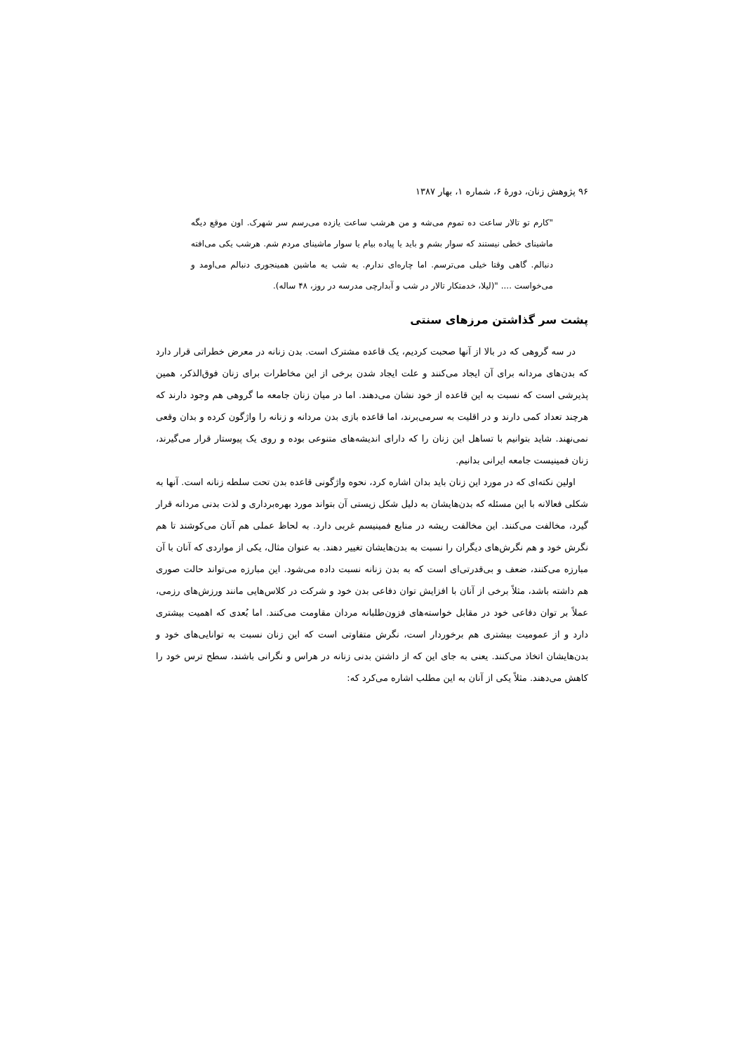۹۶ پژوهش زنان، دورهٔ ۶، شماره ۱، بهار ۱۳۸۷
"کارم تو تالار ساعت ده تموم می‌شه و من هرشب ساعت یازده می‌رسم سر شهرک. اون موقع دیگه ماشینای خطی نیستند که سوار بشم و باید یا پیاده بیام یا سوار ماشینای مردم شم. هرشب یکی می‌افته دنبالم. گاهی وقتا خیلی می‌ترسم. اما چاره‌ای ندارم. یه شب یه ماشین همینجوری دنبالم می‌اومد و می‌خواست .... "(لیلا، خدمتکار تالار در شب و آبدارچی مدرسه در روز، ۴۸ ساله).
پشت سر گذاشتن مرزهای سنتی
در سه گروهی که در بالا از آنها صحبت کردیم، یک قاعده مشترک است. بدن زنانه در معرض خطراتی قرار دارد که بدن‌های مردانه برای آن ایجاد می‌کنند و علت ایجاد شدن برخی از این مخاطرات برای زنان فوق‌الذکر، همین پذیرشی است که نسبت به این قاعده از خود نشان می‌دهند. اما در میان زنان جامعه ما گروهی هم وجود دارند که هرچند تعداد کمی دارند و در اقلیت به سرمی‌برند، اما قاعده بازی بدن مردانه و زنانه را واژگون کرده و بدان وقعی نمی‌نهند. شاید بتوانیم با تساهل این زنان را که دارای اندیشه‌های متنوعی بوده و روی یک پیوستار قرار می‌گیرند، زنان فمینیست جامعه ایرانی بدانیم.
اولین نکته‌ای که در مورد این زنان باید بدان اشاره کرد، نحوه واژگونی قاعده بدن تحت سلطه زنانه است. آنها به شکلی فعالانه با این مسئله که بدن‌هایشان به دلیل شکل زیستی آن بتواند مورد بهره‌برداری و لذت بدنی مردانه قرار گیرد، مخالفت می‌کنند. این مخالفت ریشه در منابع فمینیسم غربی دارد. به لحاظ عملی هم آنان می‌کوشند تا هم نگرش خود و هم نگرش‌های دیگران را نسبت به بدن‌هایشان تغییر دهند. به عنوان مثال، یکی از مواردی که آنان با آن مبارزه می‌کنند، ضعف و بی‌قدرتی‌ای است که به بدن زنانه نسبت داده می‌شود. این مبارزه می‌تواند حالت صوری هم داشته باشد، مثلاً برخی از آنان با افزایش توان دفاعی بدن خود و شرکت در کلاس‌هایی مانند ورزش‌های رزمی، عملاً بر توان دفاعی خود در مقابل خواسته‌های فزون‌طلبانه مردان مقاومت می‌کنند. اما بُعدی که اهمیت بیشتری دارد و از عمومیت بیشتری هم برخوردار است، نگرش متفاوتی است که این زنان نسبت به توانایی‌های خود و بدن‌هایشان اتخاذ می‌کنند. یعنی به جای این که از داشتن بدنی زنانه در هراس و نگرانی باشند، سطح ترس خود را کاهش می‌دهند. مثلاً یکی از آنان به این مطلب اشاره می‌کرد که: